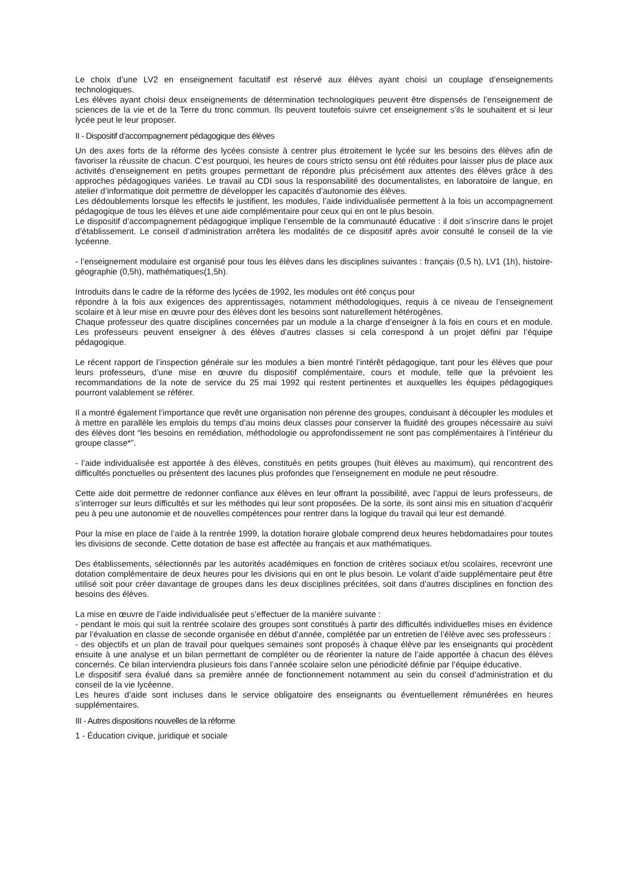Le choix d’une LV2 en enseignement facultatif est réservé aux élèves ayant choisi un couplage d’enseignements technologiques.
Les élèves ayant choisi deux enseignements de détermination technologiques peuvent être dispensés de l’enseignement de sciences de la vie et de la Terre du tronc commun. Ils peuvent toutefois suivre cet enseignement s’ils le souhaitent et si leur lycée peut le leur proposer.
II - Dispositif d’accompagnement pédagogique des élèves
Un des axes forts de la réforme des lycées consiste à centrer plus étroitement le lycée sur les besoins des élèves afin de favoriser la réussite de chacun. C’est pourquoi, les heures de cours stricto sensu ont été réduites pour laisser plus de place aux activités d’enseignement en petits groupes permettant de répondre plus précisément aux attentes des élèves grâce à des approches pédagogiques variées. Le travail au CDI sous la responsabilité des documentalistes, en laboratoire de langue, en atelier d’informatique doit permettre de développer les capacités d’autonomie des élèves.
Les dédoublements lorsque les effectifs le justifient, les modules, l’aide individualisée permettent à la fois un accompagnement pédagogique de tous les élèves et une aide complémentaire pour ceux qui en ont le plus besoin.
Le dispositif d’accompagnement pédagogique implique l’ensemble de la communauté éducative : il doit s’inscrire dans le projet d’établissement. Le conseil d’administration arrêtera les modalités de ce dispositif après avoir consulté le conseil de la vie lycéenne.
- l’enseignement modulaire est organisé pour tous les élèves dans les disciplines suivantes : français (0,5 h), LV1 (1h), histoire-géographie (0,5h), mathématiques(1,5h).
Introduits dans le cadre de la réforme des lycées de 1992, les modules ont été conçus pour
répondre à la fois aux exigences des apprentissages, notamment méthodologiques, requis à ce niveau de l’enseignement scolaire et à leur mise en œuvre pour des élèves dont les besoins sont naturellement hétérogènes.
Chaque professeur des quatre disciplines concernées par un module a la charge d’enseigner à la fois en cours et en module. Les professeurs peuvent enseigner à des élèves d’autres classes si cela correspond à un projet défini par l’équipe pédagogique.
Le récent rapport de l’inspection générale sur les modules a bien montré l’intérêt pédagogique, tant pour les élèves que pour leurs professeurs, d’une mise en œuvre du dispositif complémentaire, cours et module, telle que la prévoient les recommandations de la note de service du 25 mai 1992 qui restent pertinentes et auxquelles les équipes pédagogiques pourront valablement se référer.
Il a montré également l’importance que revêt une organisation non pérenne des groupes, conduisant à découpler les modules et à mettre en parallèle les emplois du temps d’au moins deux classes pour conserver la fluidité des groupes nécessaire au suivi des élèves dont “les besoins en remédiation, méthodologie ou approfondissement ne sont pas complémentaires à l’intérieur du groupe classe*”.
- l’aide individualisée est apportée à des élèves, constitués en petits groupes (huit élèves au maximum), qui rencontrent des difficultés ponctuelles ou présentent des lacunes plus profondes que l’enseignement en module ne peut résoudre.
Cette aide doit permettre de redonner confiance aux élèves en leur offrant la possibilité, avec l’appui de leurs professeurs, de s’interroger sur leurs difficultés et sur les méthodes qui leur sont proposées. De la sorte, ils sont ainsi mis en situation d’acquérir peu à peu une autonomie et de nouvelles compétences pour rentrer dans la logique du travail qui leur est demandé.
Pour la mise en place de l’aide à la rentrée 1999, la dotation horaire globale comprend deux heures hebdomadaires pour toutes les divisions de seconde. Cette dotation de base est affectée au français et aux mathématiques.
Des établissements, sélectionnés par les autorités académiques en fonction de critères sociaux et/ou scolaires, recevront une dotation complémentaire de deux heures pour les divisions qui en ont le plus besoin. Le volant d’aide supplémentaire peut être utilisé soit pour créer davantage de groupes dans les deux disciplines précitées, soit dans d’autres disciplines en fonction des besoins des élèves.
La mise en œuvre de l’aide individualisée peut s’effectuer de la manière suivante :
- pendant le mois qui suit la rentrée scolaire des groupes sont constitués à partir des difficultés individuelles mises en évidence par l’évaluation en classe de seconde organisée en début d’année, complétée par un entretien de l’élève avec ses professeurs :
- des objectifs et un plan de travail pour quelques semaines sont proposés à chaque élève par les enseignants qui procèdent ensuite à une analyse et un bilan permettant de compléter ou de réorienter la nature de l’aide apportée à chacun des élèves concernés. Ce bilan interviendra plusieurs fois dans l’année scolaire selon une périodicité définie par l’équipe éducative.
Le dispositif sera évalué dans sa première année de fonctionnement notamment au sein du conseil d’administration et du conseil de la vie lycéenne.
Les heures d’aide sont incluses dans le service obligatoire des enseignants ou éventuellement rémunérées en heures supplémentaires.
III - Autres dispositions nouvelles de la réforme
1 - Éducation civique, juridique et sociale